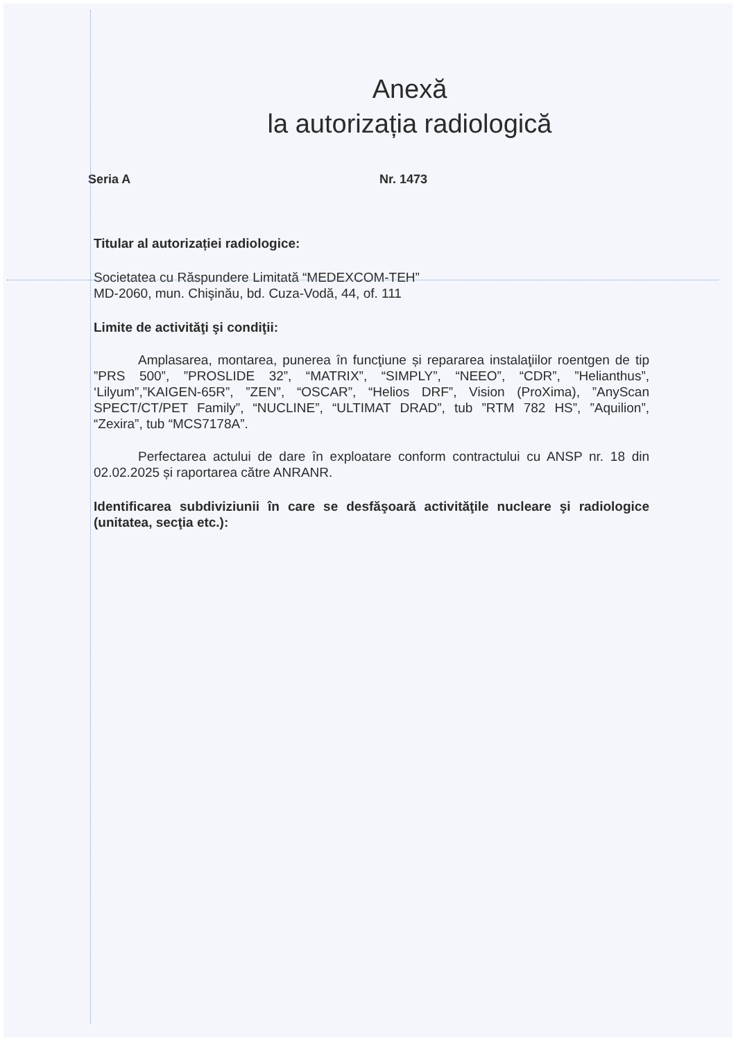Anexă
la autorizația radiologică
Seria A Nr. 1473
Titular al autorizației radiologice:
Societatea cu Răspundere Limitată “MEDEXCOM-TEH”
MD-2060, mun. Chişinău, bd. Cuza-Vodă, 44, of. 111
Limite de activităţi şi condiţii:
Amplasarea, montarea, punerea în funcţiune și repararea instalaţiilor roentgen de tip ”PRS 500”, ”PROSLIDE 32”, “MATRIX”, “SIMPLY”, “NEEO”, “CDR”, ”Helianthus”, ‘Lilyum”,”KAIGEN-65R”, ”ZEN”, “OSCAR”, “Helios DRF”, Vision (ProXima), ”AnyScan SPECT/CT/PET Family”, “NUCLINE”, “ULTIMAT DRAD”, tub ”RTM 782 HS”, ”Aquilion”, “Zexira”, tub “MCS7178A”.
Perfectarea actului de dare în exploatare conform contractului cu ANSP nr. 18 din 02.02.2025 și raportarea către ANRANR.
Identificarea subdiviziunii în care se desfăşoară activităţile nucleare şi radiologice (unitatea, secţia etc.):